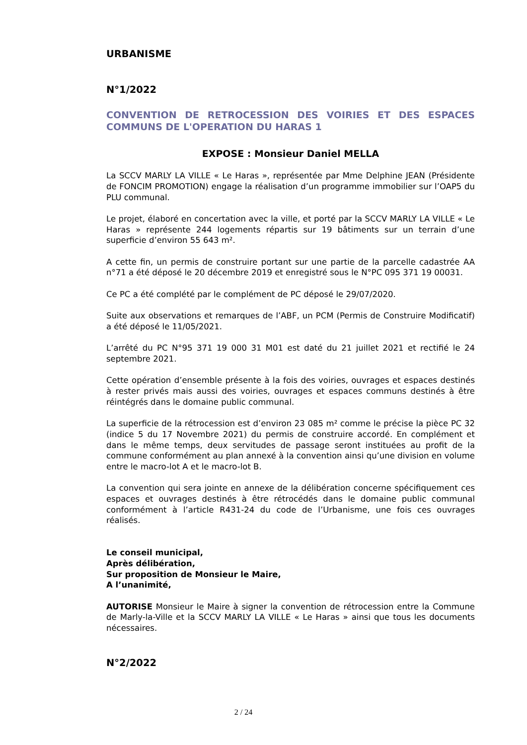URBANISME
N°1/2022
CONVENTION DE RETROCESSION DES VOIRIES ET DES ESPACES COMMUNS DE L'OPERATION DU HARAS 1
EXPOSE : Monsieur Daniel MELLA
La SCCV MARLY LA VILLE « Le Haras », représentée par Mme Delphine JEAN (Présidente de FONCIM PROMOTION) engage la réalisation d’un programme immobilier sur l’OAP5 du PLU communal.
Le projet, élaboré en concertation avec la ville, et porté par la SCCV MARLY LA VILLE « Le Haras » représente 244 logements répartis sur 19 bâtiments sur un terrain d’une superficie d’environ 55 643 m².
A cette fin, un permis de construire portant sur une partie de la parcelle cadastrée AA n°71 a été déposé le 20 décembre 2019 et enregistré sous le N°PC 095 371 19 00031.
Ce PC a été complété par le complément de PC déposé le 29/07/2020.
Suite aux observations et remarques de l’ABF, un PCM (Permis de Construire Modificatif) a été déposé le 11/05/2021.
L’arrêté du PC N°95 371 19 000 31 M01 est daté du 21 juillet 2021 et rectifié le 24 septembre 2021.
Cette opération d’ensemble présente à la fois des voiries, ouvrages et espaces destinés à rester privés mais aussi des voiries, ouvrages et espaces communs destinés à être réintégrés dans le domaine public communal.
La superficie de la rétrocession est d’environ 23 085 m² comme le précise la pièce PC 32 (indice 5 du 17 Novembre 2021) du permis de construire accordé. En complément et dans le même temps, deux servitudes de passage seront instituées au profit de la commune conformément au plan annexé à la convention ainsi qu’une division en volume entre le macro-lot A et le macro-lot B.
La convention qui sera jointe en annexe de la délibération concerne spécifiquement ces espaces et ouvrages destinés à être rétrocédés dans le domaine public communal conformément à l’article R431-24 du code de l’Urbanisme, une fois ces ouvrages réalisés.
Le conseil municipal,
Après délibération,
Sur proposition de Monsieur le Maire,
A l’unanimité,
AUTORISE Monsieur le Maire à signer la convention de rétrocession entre la Commune de Marly-la-Ville et la SCCV MARLY LA VILLE « Le Haras » ainsi que tous les documents nécessaires.
N°2/2022
2 / 24